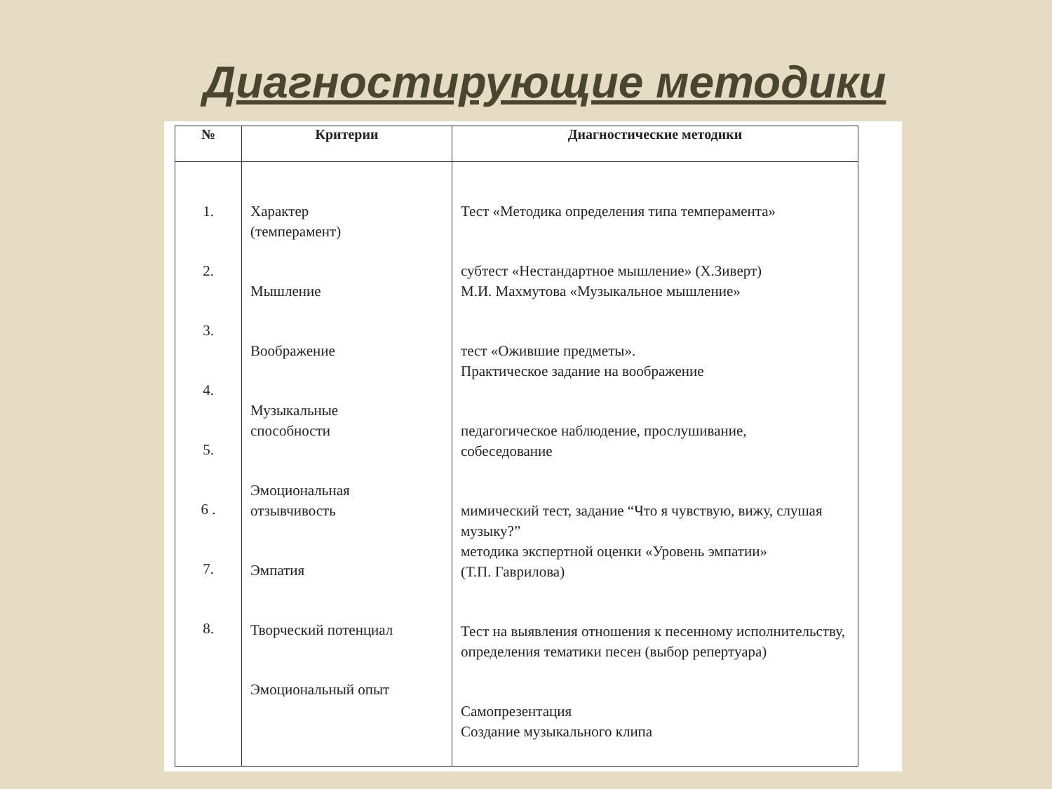Диагностирующие методики
| № | Критерии | Диагностические методики |
| --- | --- | --- |
| 1. 2. 3. 4. 5. 6 . 7. 8. | Характер (темперамент) Мышление Воображение Музыкальные способности Эмоциональная отзывчивость Эмпатия Творческий потенциал Эмоциональный опыт | Тест «Методика определения типа темперамента» субтест «Нестандартное мышление» (Х.Зиверт) М.И. Махмутова «Музыкальное мышление» тест «Ожившие предметы». Практическое задание на воображение педагогическое наблюдение, прослушивание, собеседование мимический тест, задание “Что я чувствую, вижу, слушая музыку?” методика экспертной оценки «Уровень эмпатии» (Т.П. Гаврилова) Тест на выявления отношения к песенному исполнительству, определения тематики песен (выбор репертуара) Самопрезентация Создание музыкального клипа |